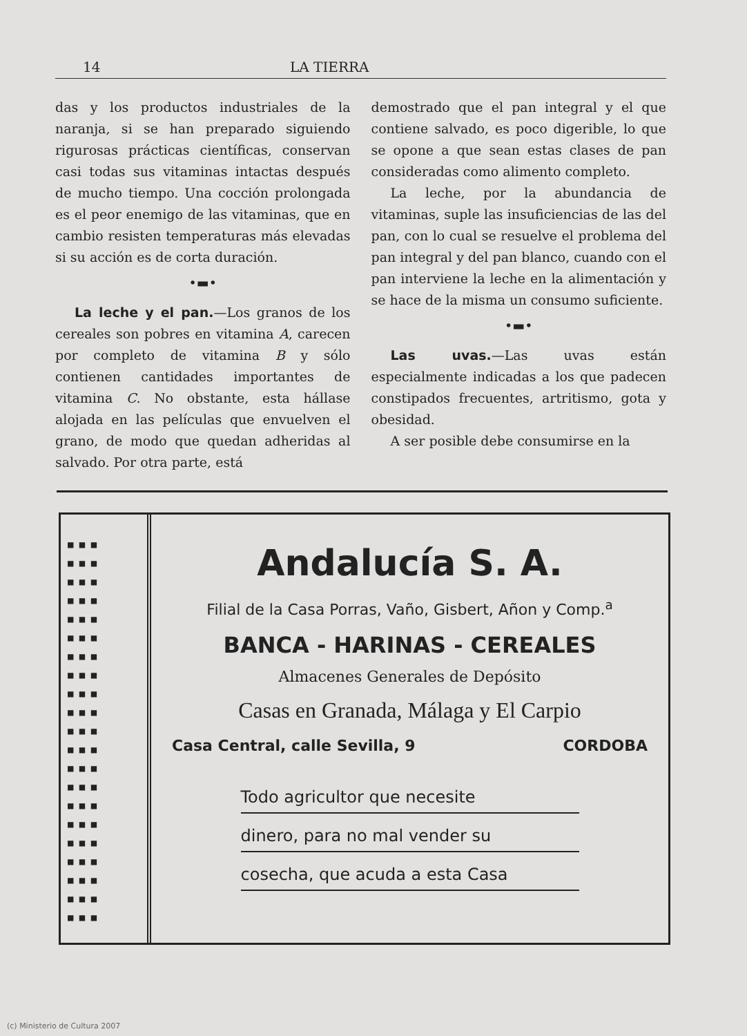14 LA TIERRA
das y los productos industriales de la naranja, si se han preparado siguiendo rigurosas prácticas científicas, conservan casi todas sus vitaminas intactas después de mucho tiempo. Una cocción prolongada es el peor enemigo de las vitaminas, que en cambio resisten temperaturas más elevadas si su acción es de corta duración.
•▬•
La leche y el pan.—Los granos de los cereales son pobres en vitamina A, carecen por completo de vitamina B y sólo contienen cantidades importantes de vitamina C. No obstante, esta hállase alojada en las películas que envuelven el grano, de modo que quedan adheridas al salvado. Por otra parte, está
demostrado que el pan integral y el que contiene salvado, es poco digerible, lo que se opone a que sean estas clases de pan consideradas como alimento completo.
La leche, por la abundancia de vitaminas, suple las insuficiencias de las del pan, con lo cual se resuelve el problema del pan integral y del pan blanco, cuando con el pan interviene la leche en la alimentación y se hace de la misma un consumo suficiente.
•▬•
Las uvas.—Las uvas están especialmente indicadas a los que padecen constipados frecuentes, artritismo, gota y obesidad.
A ser posible debe consumirse en la
■ ■ ■
■ ■ ■
■ ■ ■
■ ■ ■
■ ■ ■
■ ■ ■
■ ■ ■
■ ■ ■
■ ■ ■
■ ■ ■
■ ■ ■
■ ■ ■
■ ■ ■
■ ■ ■
■ ■ ■
■ ■ ■
■ ■ ■
■ ■ ■
■ ■ ■
■ ■ ■
■ ■ ■
Andalucía S. A.
Filial de la Casa Porras, Vaño, Gisbert, Añon y Comp.<sup>a</sup>
BANCA - HARINAS - CEREALES
Almacenes Generales de Depósito
Casas en Granada, Málaga y El Carpio
Casa Central, calle Sevilla, 9 CORDOBA
Todo agricultor que necesite
dinero, para no mal vender su
cosecha, que acuda a esta Casa
(c) Ministerio de Cultura 2007